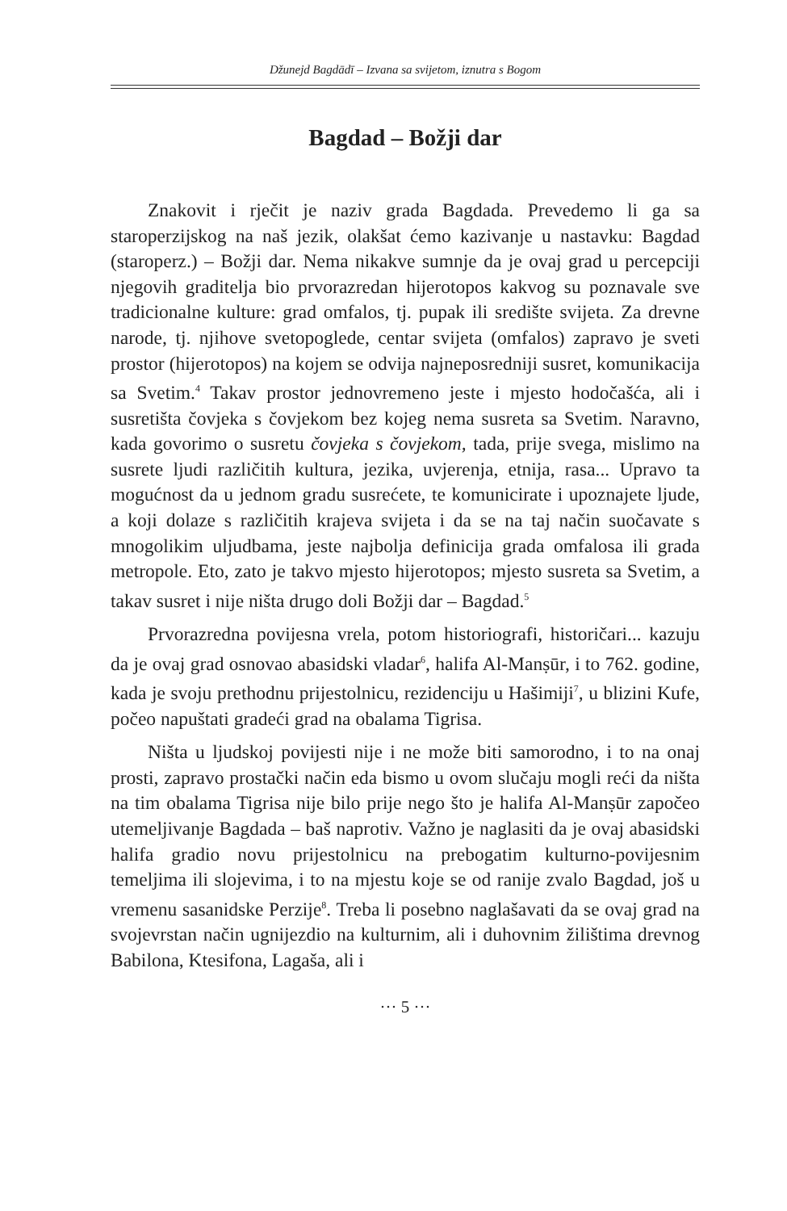Džunejd Bagdādī – Izvana sa svijetom, iznutra s Bogom
Bagdad – Božji dar
Znakovit i rječit je naziv grada Bagdada. Prevedemo li ga sa staroperzijskog na naš jezik, olakšat ćemo kazivanje u nastavku: Bagdad (staroperz.) – Božji dar. Nema nikakve sumnje da je ovaj grad u percepciji njegovih graditelja bio prvorazredan hijerotopos kakvog su poznavale sve tradicionalne kulture: grad omfalos, tj. pupak ili središte svijeta. Za drevne narode, tj. njihove svetopoglede, centar svijeta (omfalos) zapravo je sveti prostor (hijerotopos) na kojem se odvija najneposredniji susret, komunikacija sa Svetim.<sup>4</sup> Takav prostor jednovremeno jeste i mjesto hodočašća, ali i susretišta čovjeka s čovjekom bez kojeg nema susreta sa Svetim. Naravno, kada govorimo o susretu čovjeka s čovjekom, tada, prije svega, mislimo na susrete ljudi različitih kultura, jezika, uvjerenja, etnija, rasa... Upravo ta mogućnost da u jednom gradu susrećete, te komunicirate i upoznajete ljude, a koji dolaze s različitih krajeva svijeta i da se na taj način suočavate s mnogolikim uljudbama, jeste najbolja definicija grada omfalosa ili grada metropole. Eto, zato je takvo mjesto hijerotopos; mjesto susreta sa Svetim, a takav susret i nije ništa drugo doli Božji dar – Bagdad.<sup>5</sup>
Prvorazredna povijesna vrela, potom historiografi, historičari... kazuju da je ovaj grad osnovao abasidski vladar<sup>6</sup>, halifa Al-Manṣūr, i to 762. godine, kada je svoju prethodnu prijestolnicu, rezidenciju u Hašimiji<sup>7</sup>, u blizini Kufe, počeo napuštati gradeći grad na obalama Tigrisa.
Ništa u ljudskoj povijesti nije i ne može biti samorodno, i to na onaj prosti, zapravo prostački način eda bismo u ovom slučaju mogli reći da ništa na tim obalama Tigrisa nije bilo prije nego što je halifa Al-Manṣūr započeo utemeljivanje Bagdada – baš naprotiv. Važno je naglasiti da je ovaj abasidski halifa gradio novu prijestolnicu na prebogatim kulturno-povijesnim temeljima ili slojevima, i to na mjestu koje se od ranije zvalo Bagdad, još u vremenu sasanidske Perzije<sup>8</sup>. Treba li posebno naglašavati da se ovaj grad na svojevrstan način ugnijezdio na kulturnim, ali i duhovnim žilištima drevnog Babilona, Ktesifona, Lagaša, ali i
··· 5 ···